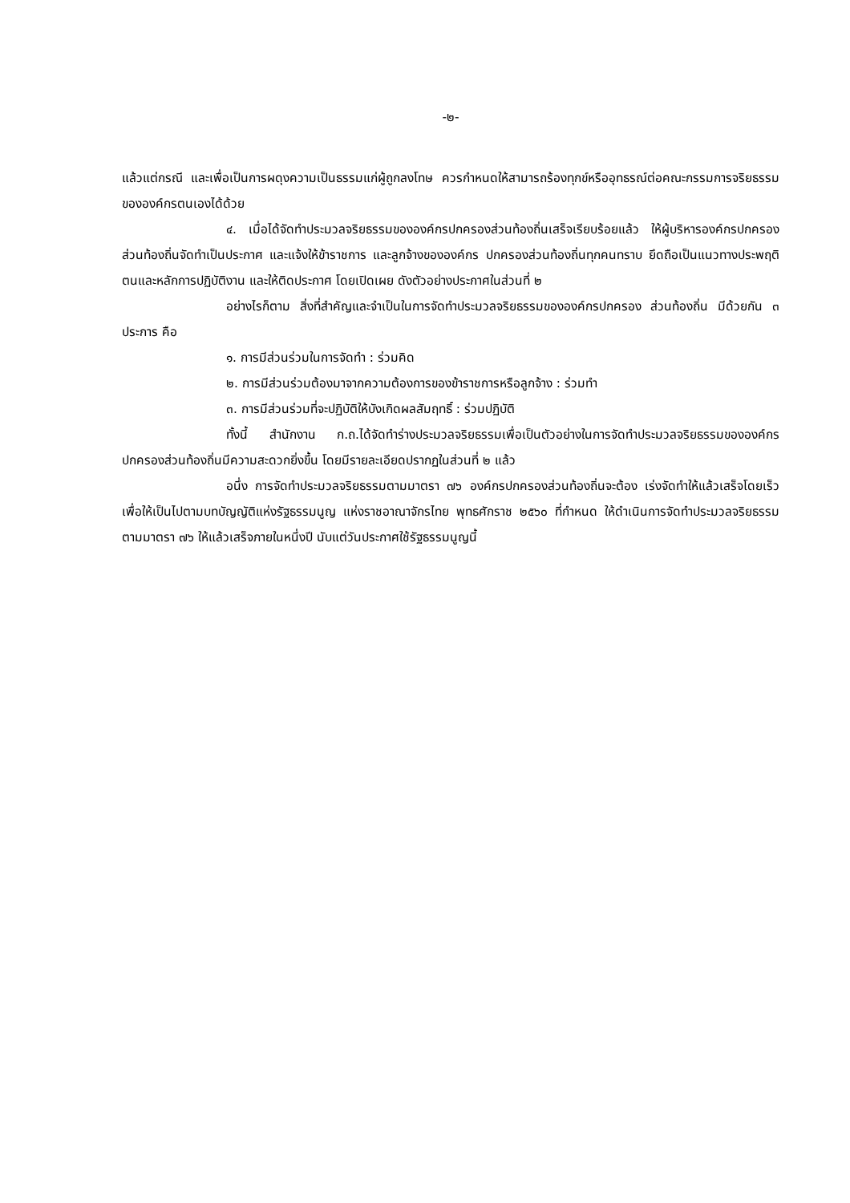-๒-
แล้วแต่กรณี และเพื่อเป็นการผดุงความเป็นธรรมแก่ผู้ถูกลงโทษ ควรกำหนดให้สามารถร้องทุกข์หรืออุทธรณ์ต่อคณะกรรมการจริยธรรมขององค์กรตนเองได้ด้วย
๔. เมื่อได้จัดทำประมวลจริยธรรมขององค์กรปกครองส่วนท้องถิ่นเสร็จเรียบร้อยแล้ว ให้ผู้บริหารองค์กรปกครองส่วนท้องถิ่นจัดทำเป็นประกาศ และแจ้งให้ข้าราชการ และลูกจ้างขององค์กร ปกครองส่วนท้องถิ่นทุกคนทราบ ยึดถือเป็นแนวทางประพฤติตนและหลักการปฏิบัติงาน และให้ติดประกาศ โดยเปิดเผย ดังตัวอย่างประกาศในส่วนที่ ๒
อย่างไรก็ตาม สิ่งที่สำคัญและจำเป็นในการจัดทำประมวลจริยธรรมขององค์กรปกครอง ส่วนท้องถิ่น มีด้วยกัน ๓ ประการ คือ
๑. การมีส่วนร่วมในการจัดทำ : ร่วมคิด
๒. การมีส่วนร่วมต้องมาจากความต้องการของข้าราชการหรือลูกจ้าง : ร่วมทำ
๓. การมีส่วนร่วมที่จะปฏิบัติให้บังเกิดผลสัมฤทธิ์ : ร่วมปฏิบัติ
ทั้งนี้ สำนักงาน ก.ถ.ได้จัดทำร่างประมวลจริยธรรมเพื่อเป็นตัวอย่างในการจัดทำประมวลจริยธรรมขององค์กรปกครองส่วนท้องถิ่นมีความสะดวกยิ่งขึ้น โดยมีรายละเอียดปรากฏในส่วนที่ ๒ แล้ว
อนึ่ง การจัดทำประมวลจริยธรรมตามมาตรา ๗๖ องค์กรปกครองส่วนท้องถิ่นจะต้อง เร่งจัดทำให้แล้วเสร็จโดยเร็ว เพื่อให้เป็นไปตามบทบัญญัติแห่งรัฐธรรมนูญ แห่งราชอาณาจักรไทย พุทธศักราช ๒๕๖๐ ที่กำหนด ให้ดำเนินการจัดทำประมวลจริยธรรมตามมาตรา ๗๖ ให้แล้วเสร็จภายในหนึ่งปี นับแต่วันประกาศใช้รัฐธรรมนูญนี้